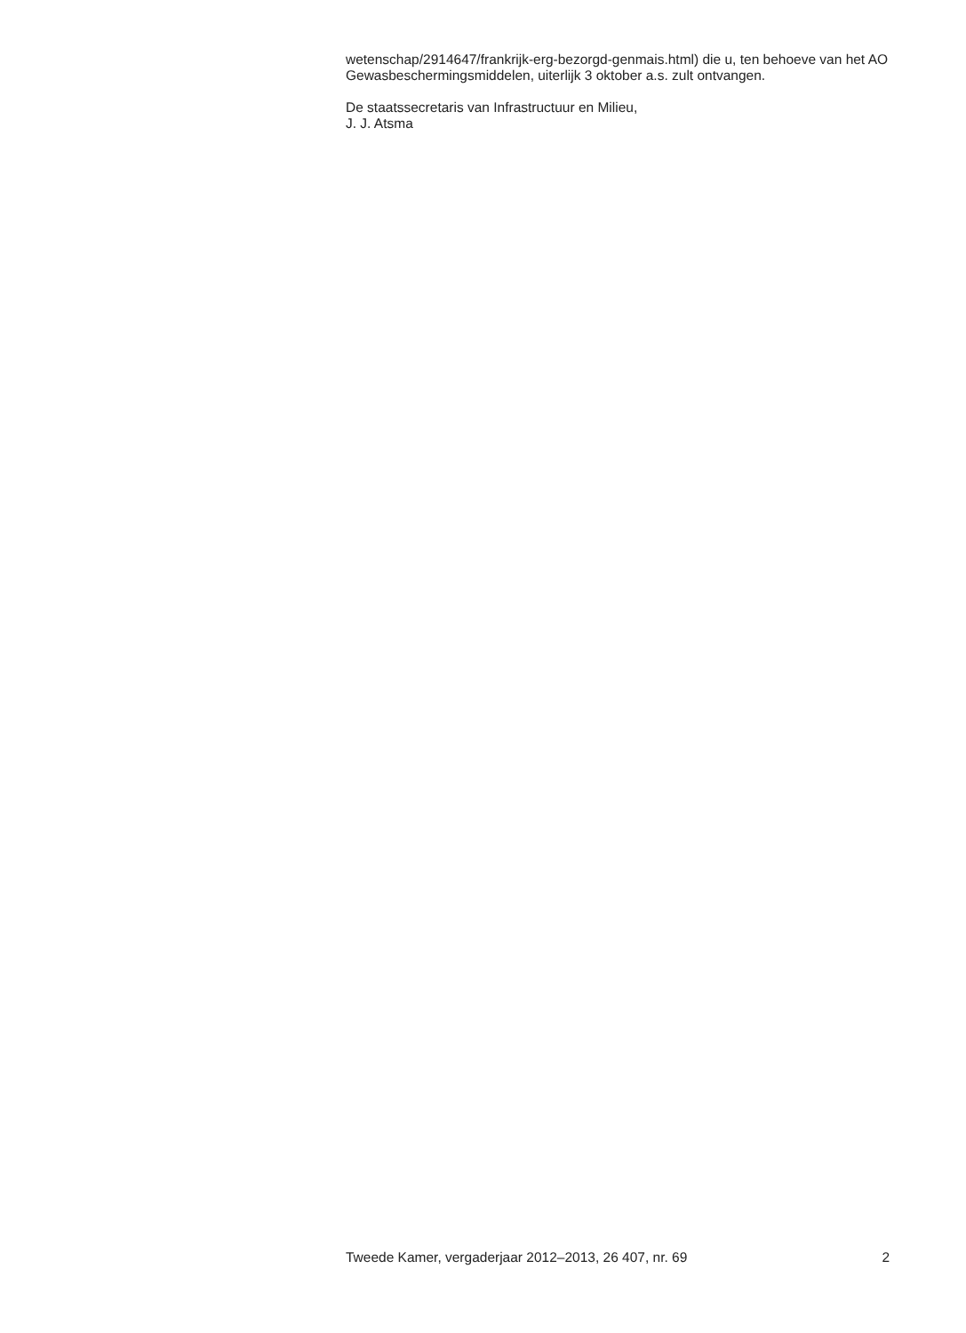wetenschap/2914647/frankrijk-erg-bezorgd-genmais.html) die u, ten behoeve van het AO Gewasbeschermingsmiddelen, uiterlijk 3 oktober a.s. zult ontvangen.
De staatssecretaris van Infrastructuur en Milieu,
J. J. Atsma
Tweede Kamer, vergaderjaar 2012–2013, 26 407, nr. 69 2